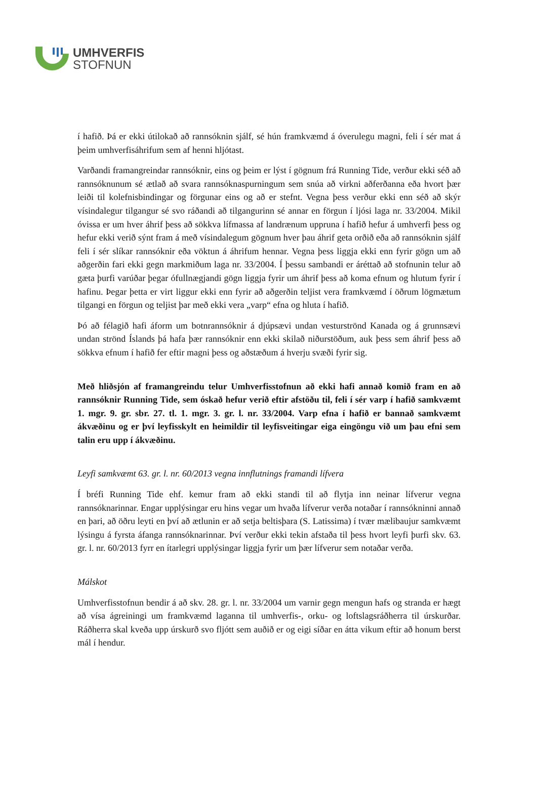UMHVERFIS
STOFNUN
í hafið. Þá er ekki útilokað að rannsóknin sjálf, sé hún framkvæmd á óverulegu magni, feli í sér mat á þeim umhverfisáhrifum sem af henni hljótast.
Varðandi framangreindar rannsóknir, eins og þeim er lýst í gögnum frá Running Tide, verður ekki séð að rannsóknunum sé ætlað að svara rannsóknaspurningum sem snúa að virkni aðferðanna eða hvort þær leiði til kolefnisbindingar og förgunar eins og að er stefnt. Vegna þess verður ekki enn séð að skýr vísindalegur tilgangur sé svo ráðandi að tilgangurinn sé annar en förgun í ljósi laga nr. 33/2004. Mikil óvissa er um hver áhrif þess að sökkva lífmassa af landrænum uppruna í hafið hefur á umhverfi þess og hefur ekki verið sýnt fram á með vísindalegum gögnum hver þau áhrif geta orðið eða að rannsóknin sjálf feli í sér slíkar rannsóknir eða vöktun á áhrifum hennar. Vegna þess liggja ekki enn fyrir gögn um að aðgerðin fari ekki gegn markmiðum laga nr. 33/2004. Í þessu sambandi er áréttað að stofnunin telur að gæta þurfi varúðar þegar ófullnægjandi gögn liggja fyrir um áhrif þess að koma efnum og hlutum fyrir í hafinu. Þegar þetta er virt liggur ekki enn fyrir að aðgerðin teljist vera framkvæmd í öðrum lögmætum tilgangi en förgun og teljist þar með ekki vera „varp“ efna og hluta í hafið.
Þó að félagið hafi áform um botnrannsóknir á djúpsævi undan vesturströnd Kanada og á grunnsævi undan strönd Íslands þá hafa þær rannsóknir enn ekki skilað niðurstöðum, auk þess sem áhrif þess að sökkva efnum í hafið fer eftir magni þess og aðstæðum á hverju svæði fyrir sig.
Með hliðsjón af framangreindu telur Umhverfisstofnun að ekki hafi annað komið fram en að rannsóknir Running Tide, sem óskað hefur verið eftir afstöðu til, feli í sér varp í hafið samkvæmt 1. mgr. 9. gr. sbr. 27. tl. 1. mgr. 3. gr. l. nr. 33/2004. Varp efna í hafið er bannað samkvæmt ákvæðinu og er því leyfisskylt en heimildir til leyfisveitingar eiga eingöngu við um þau efni sem talin eru upp í ákvæðinu.
Leyfi samkvæmt 63. gr. l. nr. 60/2013 vegna innflutnings framandi lífvera
Í bréfi Running Tide ehf. kemur fram að ekki standi til að flytja inn neinar lífverur vegna rannsóknarinnar. Engar upplýsingar eru hins vegar um hvaða lífverur verða notaðar í rannsókninni annað en þari, að öðru leyti en því að ætlunin er að setja beltisþara (S. Latissima) í tvær mælibaujur samkvæmt lýsingu á fyrsta áfanga rannsóknarinnar. Því verður ekki tekin afstaða til þess hvort leyfi þurfi skv. 63. gr. l. nr. 60/2013 fyrr en ítarlegri upplýsingar liggja fyrir um þær lífverur sem notaðar verða.
Málskot
Umhverfisstofnun bendir á að skv. 28. gr. l. nr. 33/2004 um varnir gegn mengun hafs og stranda er hægt að vísa ágreiningi um framkvæmd laganna til umhverfis-, orku- og loftslagsráðherra til úrskurðar. Ráðherra skal kveða upp úrskurð svo fljótt sem auðið er og eigi síðar en átta vikum eftir að honum berst mál í hendur.